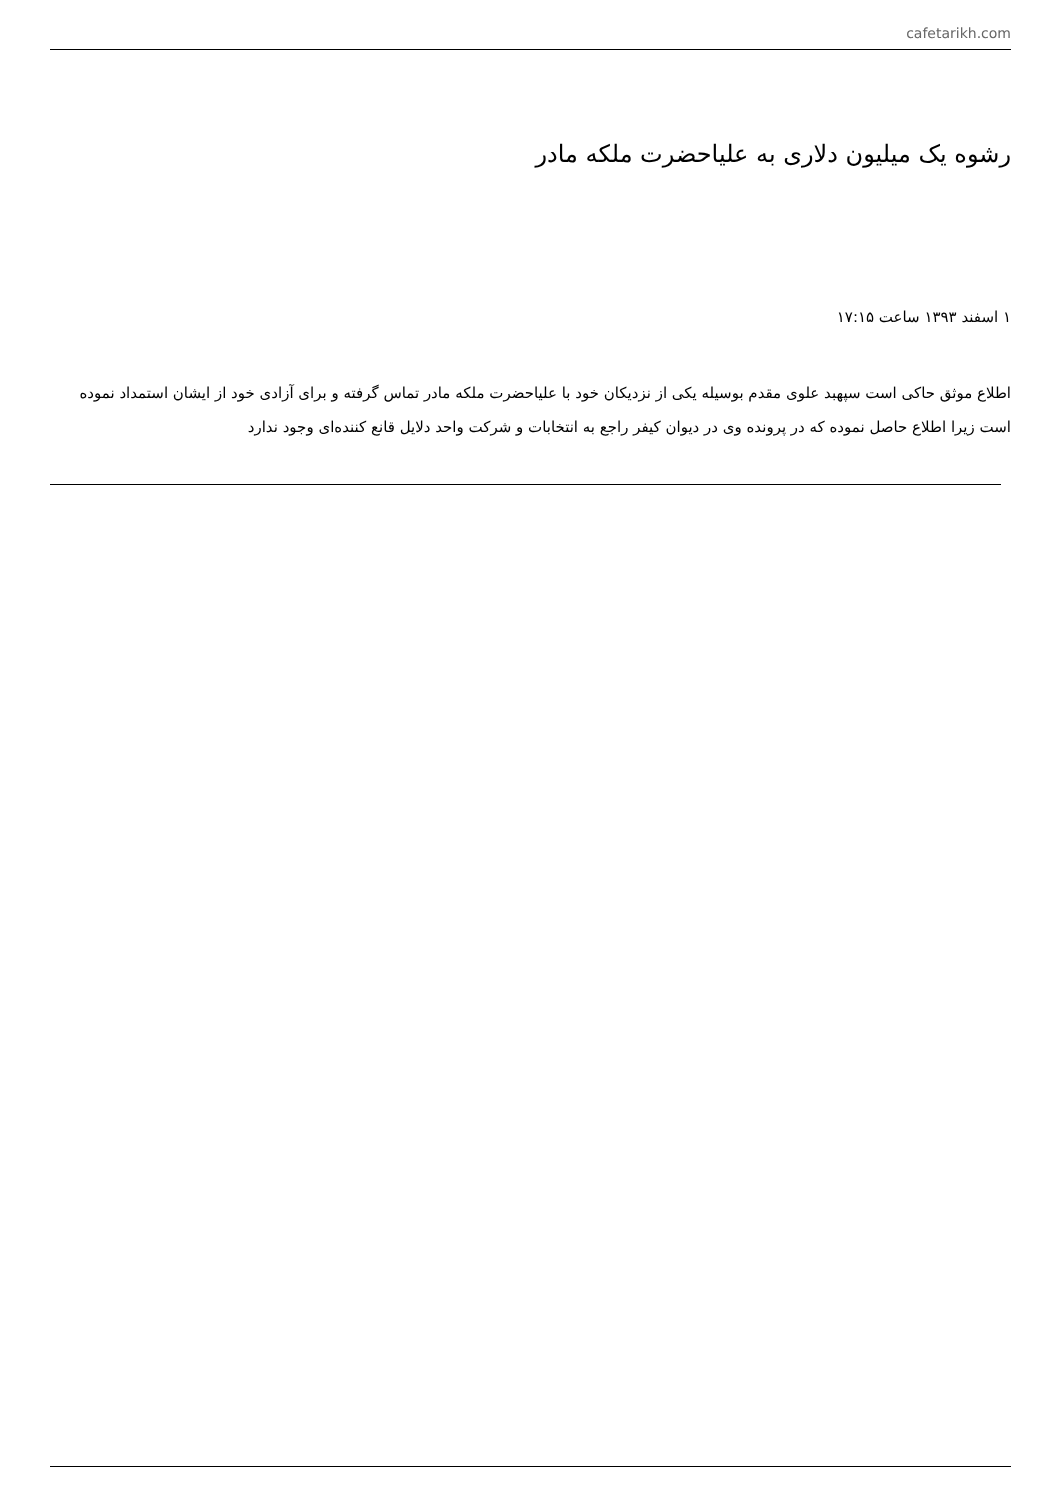cafetarikh.com
رشوه یک میلیون دلاری به علیاحضرت ملکه مادر
۱ اسفند ۱۳۹۳ ساعت ۱۷:۱۵
اطلاع موثق حاکی است سپهبد علوی مقدم بوسیله یکی از نزدیکان خود با علیاحضرت ملکه مادر تماس گرفته و برای آزادی خود از ایشان استمداد نموده است زیرا اطلاع حاصل نموده که در پرونده وی در دیوان کیفر راجع به انتخابات و شرکت واحد دلایل قانع کننده‌ای وجود ندارد